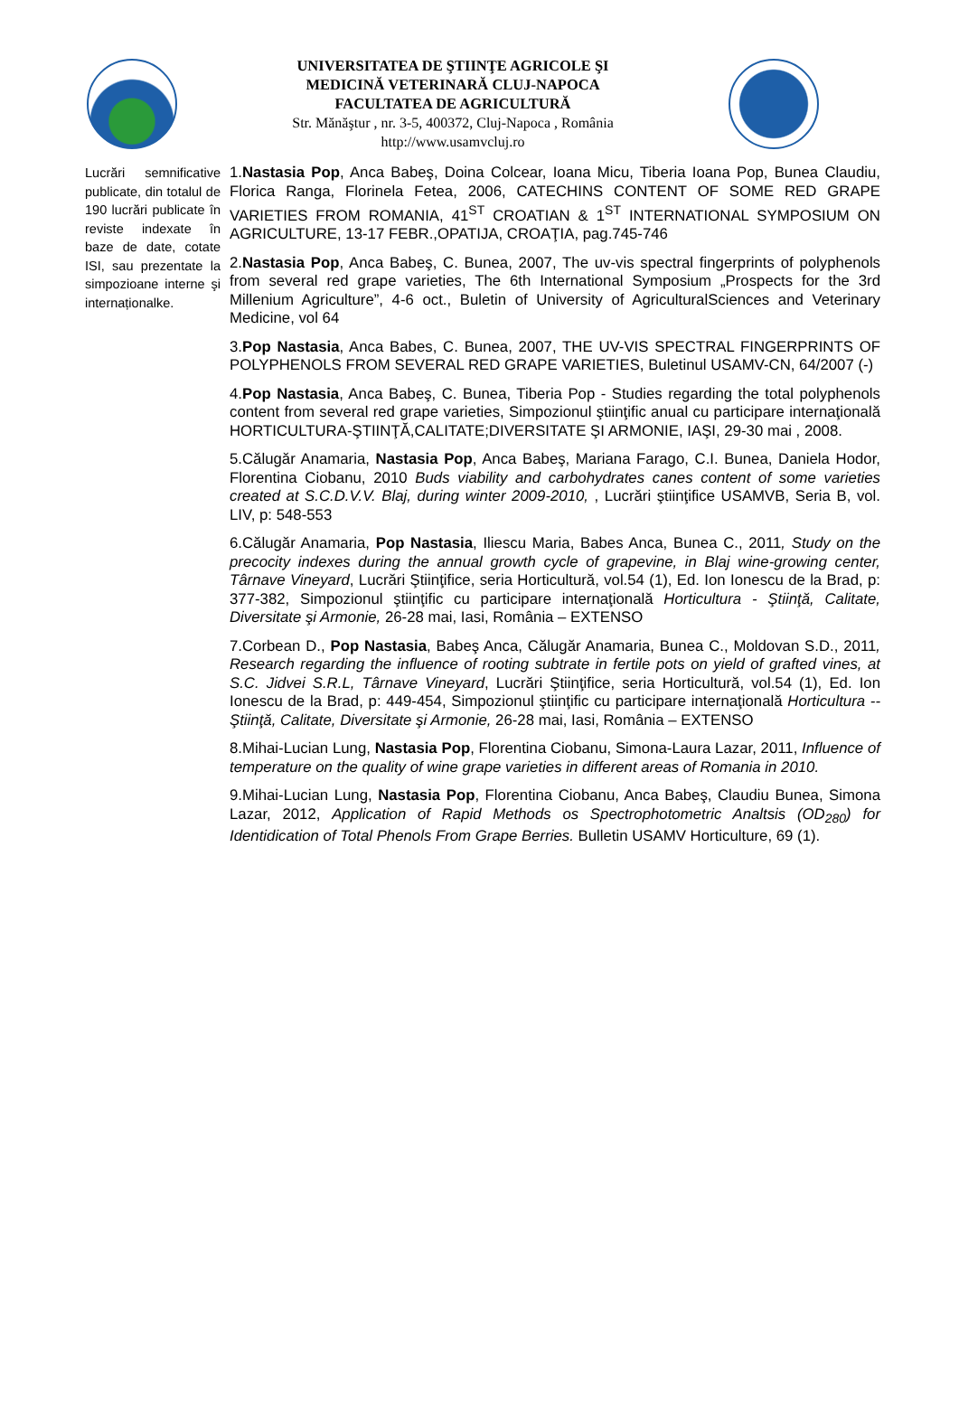UNIVERSITATEA DE ŞTIINŢE AGRICOLE ŞI
MEDICINĂ VETERINARĂ CLUJ-NAPOCA
FACULTATEA DE AGRICULTURĂ
Str. Mănăştur , nr. 3-5, 400372, Cluj-Napoca , România
http://www.usamvcluj.ro
| Lucrări semnificative publicate, din totalul de 190 lucrări publicate în reviste indexate în baze de date, cotate ISI, sau prezentate la simpozioane interne şi internaționalke. | 1. Nastasia Pop , Anca Babeş, Doina Colcear, Ioana Micu, Tiberia Ioana Pop, Bunea Claudiu, Florica Ranga, Florinela Fetea, 2006, CATECHINS CONTENT OF SOME RED GRAPE VARIETIES FROM ROMANIA, 41<sup>ST</sup> CROATIAN & 1<sup>ST</sup> INTERNATIONAL SYMPOSIUM ON AGRICULTURE, 13-17 FEBR.,OPATIJA, CROAŢIA, pag.745-746 2. Nastasia Pop , Anca Babeş, C. Bunea, 2007, The uv-vis spectral fingerprints of polyphenols from several red grape varieties, The 6th International Symposium „Prospects for the 3rd Millenium Agriculture”, 4-6 oct., Buletin of University of AgriculturalSciences and Veterinary Medicine, vol 64 3. Pop Nastasia , Anca Babes, C. Bunea, 2007, THE UV-VIS SPECTRAL FINGERPRINTS OF POLYPHENOLS FROM SEVERAL RED GRAPE VARIETIES, Buletinul USAMV-CN, 64/2007 (-) 4. Pop Nastasia , Anca Babeş, C. Bunea, Tiberia Pop - Studies regarding the total polyphenols content from several red grape varieties, Simpozionul ştiinţific anual cu participare internaţională HORTICULTURA-ŞTIINŢĂ,CALITATE;DIVERSITATE ŞI ARMONIE, IAŞI, 29-30 mai , 2008. 5.Călugăr Anamaria, Nastasia Pop , Anca Babeş, Mariana Farago, C.I. Bunea, Daniela Hodor, Florentina Ciobanu, 2010 Buds viability and carbohydrates canes content of some varieties created at S.C.D.V.V. Blaj, during winter 2009-2010, , Lucrări ştiinţifice USAMVB, Seria B, vol. LIV, p: 548-553 6.Călugăr Anamaria, Pop Nastasia , Iliescu Maria, Babes Anca, Bunea C., 2011 , Study on the precocity indexes during the annual growth cycle of grapevine, in Blaj wine-growing center, Târnave Vineyard , Lucrări Ştiinţifice, seria Horticultură, vol.54 (1), Ed. Ion Ionescu de la Brad, p: 377-382, Simpozionul ştiinţific cu participare internaţională Horticultura - Ştiinţă, Calitate, Diversitate şi Armonie, 26-28 mai, Iasi, România – EXTENSO 7.Corbean D., Pop Nastasia , Babeş Anca, Călugăr Anamaria, Bunea C., Moldovan S.D., 2011 , Research regarding the influence of rooting subtrate in fertile pots on yield of grafted vines, at S.C. Jidvei S.R.L, Târnave Vineyard , Lucrări Ştiinţifice, seria Horticultură, vol.54 (1), Ed. Ion Ionescu de la Brad, p: 449-454, Simpozionul ştiinţific cu participare internaţională Horticultura -- Ştiinţă, Calitate, Diversitate şi Armonie, 26-28 mai, Iasi, România – EXTENSO 8.Mihai-Lucian Lung, Nastasia Pop , Florentina Ciobanu, Simona-Laura Lazar, 2011, Influence of temperature on the quality of wine grape varieties in different areas of Romania in 2010. 9.Mihai-Lucian Lung, Nastasia Pop , Florentina Ciobanu, Anca Babeş, Claudiu Bunea, Simona Lazar, 2012, Application of Rapid Methods os Spectrophotometric Analtsis (OD<sub>280</sub>) for Identidication of Total Phenols From Grape Berries. Bulletin USAMV Horticulture, 69 (1). |